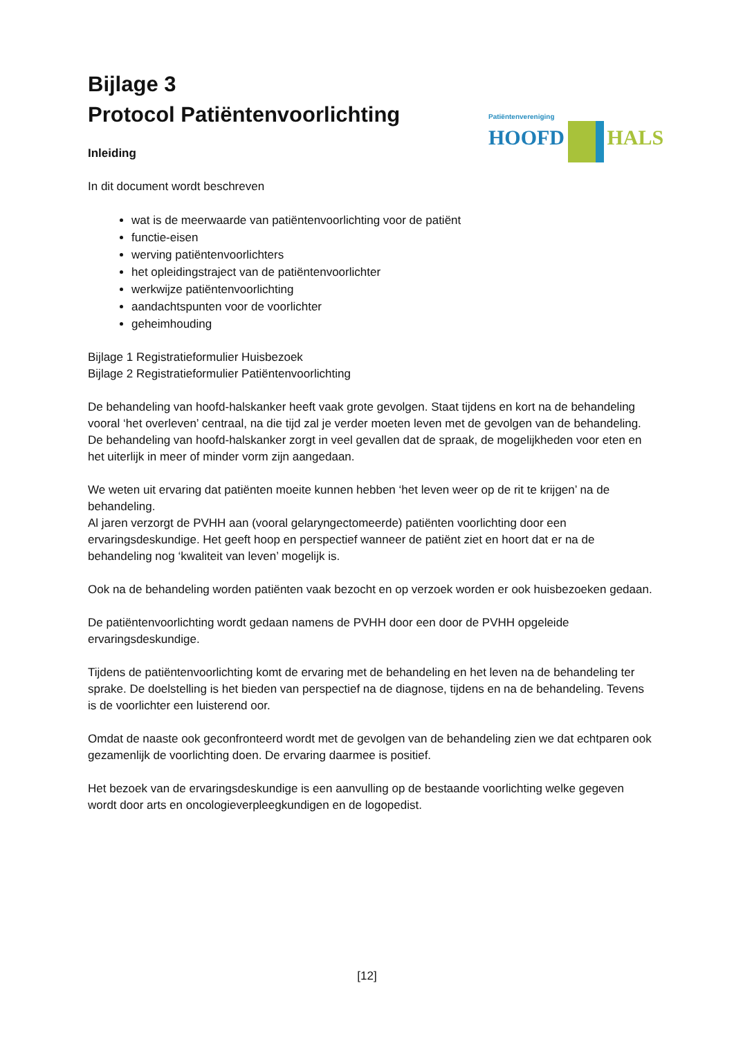Patiëntenvereniging
HOOFD HALS
Bijlage 3
Protocol Patiëntenvoorlichting
Inleiding
In dit document wordt beschreven
wat is de meerwaarde van patiëntenvoorlichting voor de patiënt
functie-eisen
werving patiëntenvoorlichters
het opleidingstraject van de patiëntenvoorlichter
werkwijze patiëntenvoorlichting
aandachtspunten voor de voorlichter
geheimhouding
Bijlage 1 Registratieformulier Huisbezoek
Bijlage 2 Registratieformulier Patiëntenvoorlichting
De behandeling van hoofd-halskanker heeft vaak grote gevolgen. Staat tijdens en kort na de behandeling vooral ‘het overleven’ centraal, na die tijd zal je verder moeten leven met de gevolgen van de behandeling. De behandeling van hoofd-halskanker zorgt in veel gevallen dat de spraak, de mogelijkheden voor eten en het uiterlijk in meer of minder vorm zijn aangedaan.
We weten uit ervaring dat patiënten moeite kunnen hebben ‘het leven weer op de rit te krijgen’ na de behandeling.
Al jaren verzorgt de PVHH aan (vooral gelaryngectomeerde) patiënten voorlichting door een ervaringsdeskundige. Het geeft hoop en perspectief wanneer de patiënt ziet en hoort dat er na de behandeling nog ‘kwaliteit van leven’ mogelijk is.
Ook na de behandeling worden patiënten vaak bezocht en op verzoek worden er ook huisbezoeken gedaan.
De patiëntenvoorlichting wordt gedaan namens de PVHH door een door de PVHH opgeleide ervaringsdeskundige.
Tijdens de patiëntenvoorlichting komt de ervaring met de behandeling en het leven na de behandeling ter sprake. De doelstelling is het bieden van perspectief na de diagnose, tijdens en na de behandeling. Tevens is de voorlichter een luisterend oor.
Omdat de naaste ook geconfronteerd wordt met de gevolgen van de behandeling zien we dat echtparen ook gezamenlijk de voorlichting doen. De ervaring daarmee is positief.
Het bezoek van de ervaringsdeskundige is een aanvulling op de bestaande voorlichting welke gegeven wordt door arts en oncologieverpleegkundigen en de logopedist.
[12]